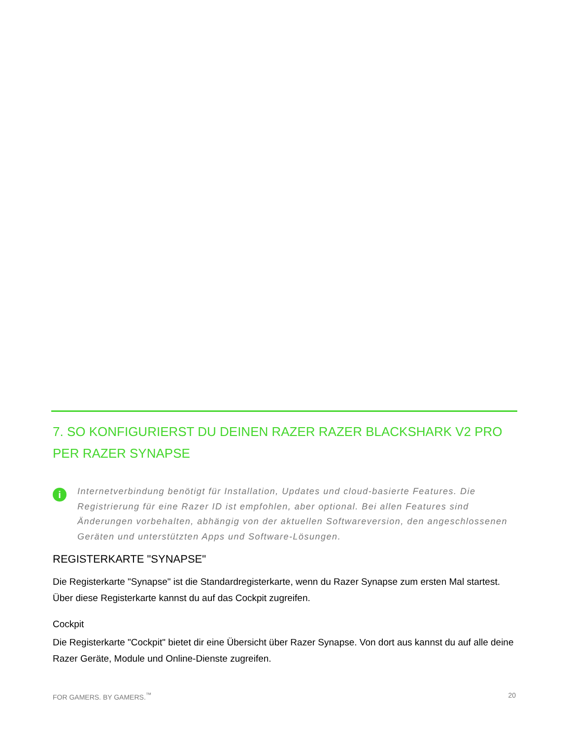7. SO KONFIGURIERST DU DEINEN RAZER RAZER BLACKSHARK V2 PRO PER RAZER SYNAPSE
i
Internetverbindung benötigt für Installation, Updates und cloud-basierte Features. Die Registrierung für eine Razer ID ist empfohlen, aber optional. Bei allen Features sind Änderungen vorbehalten, abhängig von der aktuellen Softwareversion, den angeschlossenen Geräten und unterstützten Apps und Software-Lösungen.
REGISTERKARTE "SYNAPSE"
Die Registerkarte "Synapse" ist die Standardregisterkarte, wenn du Razer Synapse zum ersten Mal startest. Über diese Registerkarte kannst du auf das Cockpit zugreifen.
Cockpit
Die Registerkarte "Cockpit" bietet dir eine Übersicht über Razer Synapse. Von dort aus kannst du auf alle deine Razer Geräte, Module und Online-Dienste zugreifen.
FOR GAMERS. BY GAMERS.<sup>™</sup> 20